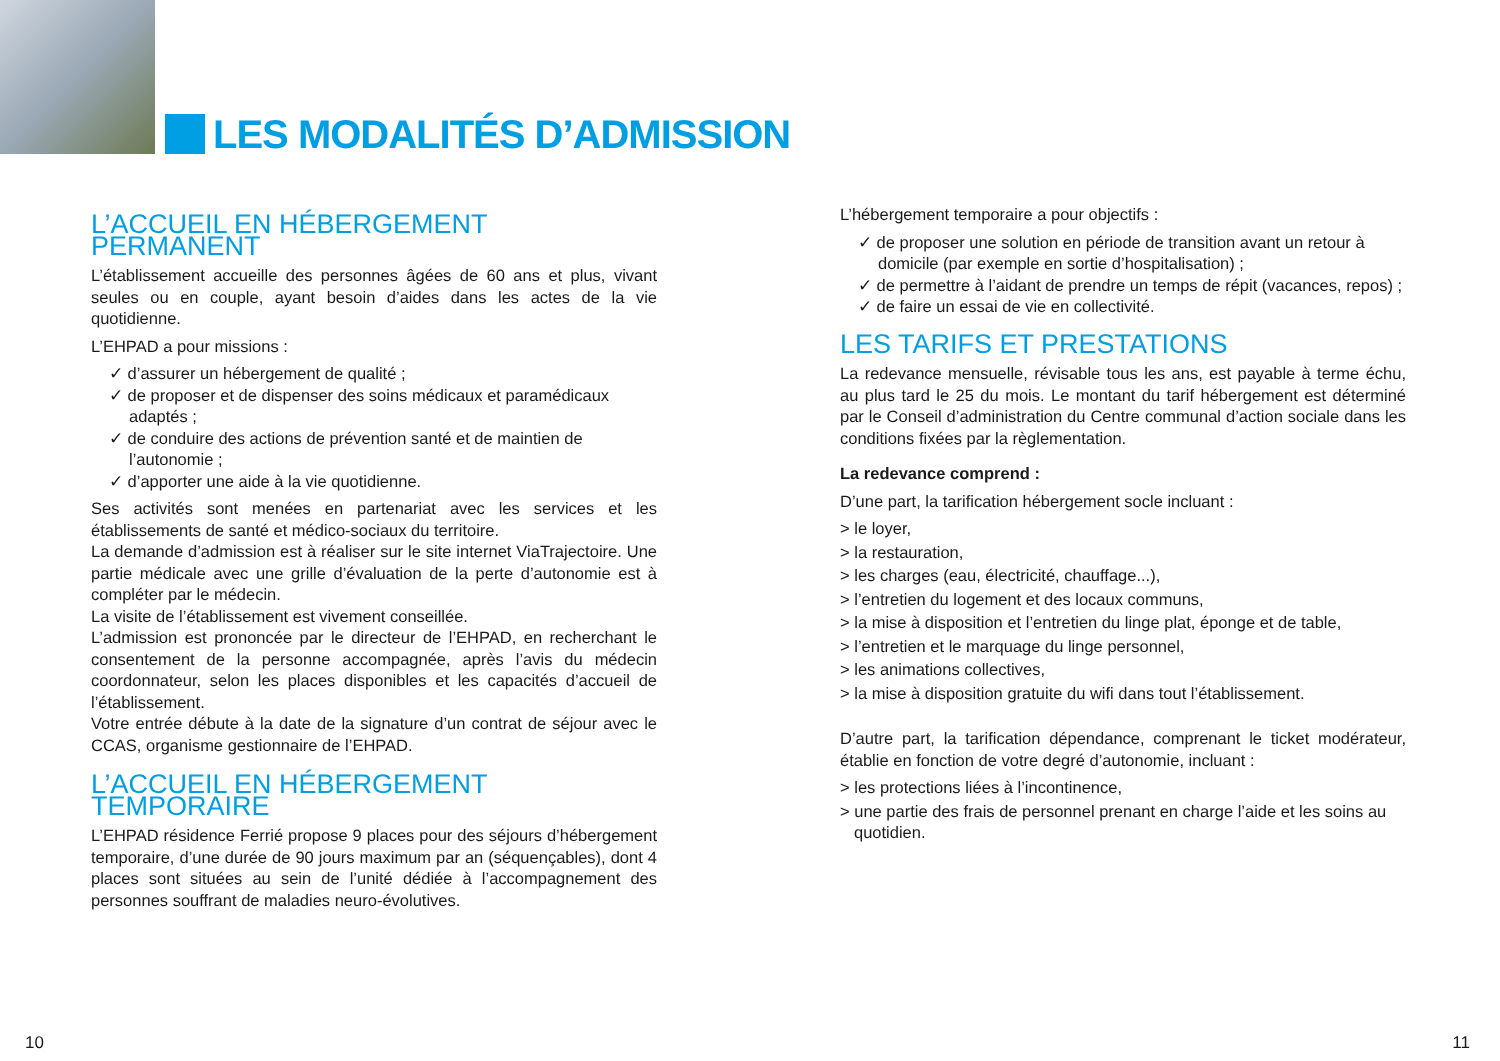LES MODALITÉS D’ADMISSION
L’ACCUEIL EN HÉBERGEMENT PERMANENT
L’établissement accueille des personnes âgées de 60 ans et plus, vivant seules ou en couple, ayant besoin d’aides dans les actes de la vie quotidienne.
L’EHPAD a pour missions :
✓ d’assurer un hébergement de qualité ;
✓ de proposer et de dispenser des soins médicaux et paramédicaux adaptés ;
✓ de conduire des actions de prévention santé et de maintien de l’autonomie ;
✓ d’apporter une aide à la vie quotidienne.
Ses activités sont menées en partenariat avec les services et les établissements de santé et médico-sociaux du territoire.
La demande d’admission est à réaliser sur le site internet ViaTrajectoire. Une partie médicale avec une grille d’évaluation de la perte d’autonomie est à compléter par le médecin.
La visite de l’établissement est vivement conseillée.
L’admission est prononcée par le directeur de l’EHPAD, en recherchant le consentement de la personne accompagnée, après l’avis du médecin coordonnateur, selon les places disponibles et les capacités d’accueil de l’établissement.
Votre entrée débute à la date de la signature d’un contrat de séjour avec le CCAS, organisme gestionnaire de l’EHPAD.
L’ACCUEIL EN HÉBERGEMENT TEMPORAIRE
L’EHPAD résidence Ferrié propose 9 places pour des séjours d’hébergement temporaire, d’une durée de 90 jours maximum par an (séquençables), dont 4 places sont situées au sein de l’unité dédiée à l’accompagnement des personnes souffrant de maladies neuro-évolutives.
L’hébergement temporaire a pour objectifs :
✓ de proposer une solution en période de transition avant un retour à domicile (par exemple en sortie d’hospitalisation) ;
✓ de permettre à l’aidant de prendre un temps de répit (vacances, repos) ;
✓ de faire un essai de vie en collectivité.
LES TARIFS ET PRESTATIONS
La redevance mensuelle, révisable tous les ans, est payable à terme échu, au plus tard le 25 du mois. Le montant du tarif hébergement est déterminé par le Conseil d’administration du Centre communal d’action sociale dans les conditions fixées par la règlementation.
La redevance comprend :
D’une part, la tarification hébergement socle incluant :
> le loyer,
> la restauration,
> les charges (eau, électricité, chauffage...),
> l’entretien du logement et des locaux communs,
> la mise à disposition et l’entretien du linge plat, éponge et de table,
> l’entretien et le marquage du linge personnel,
> les animations collectives,
> la mise à disposition gratuite du wifi dans tout l’établissement.
D’autre part, la tarification dépendance, comprenant le ticket modérateur, établie en fonction de votre degré d’autonomie, incluant :
> les protections liées à l’incontinence,
> une partie des frais de personnel prenant en charge l’aide et les soins au quotidien.
10 11